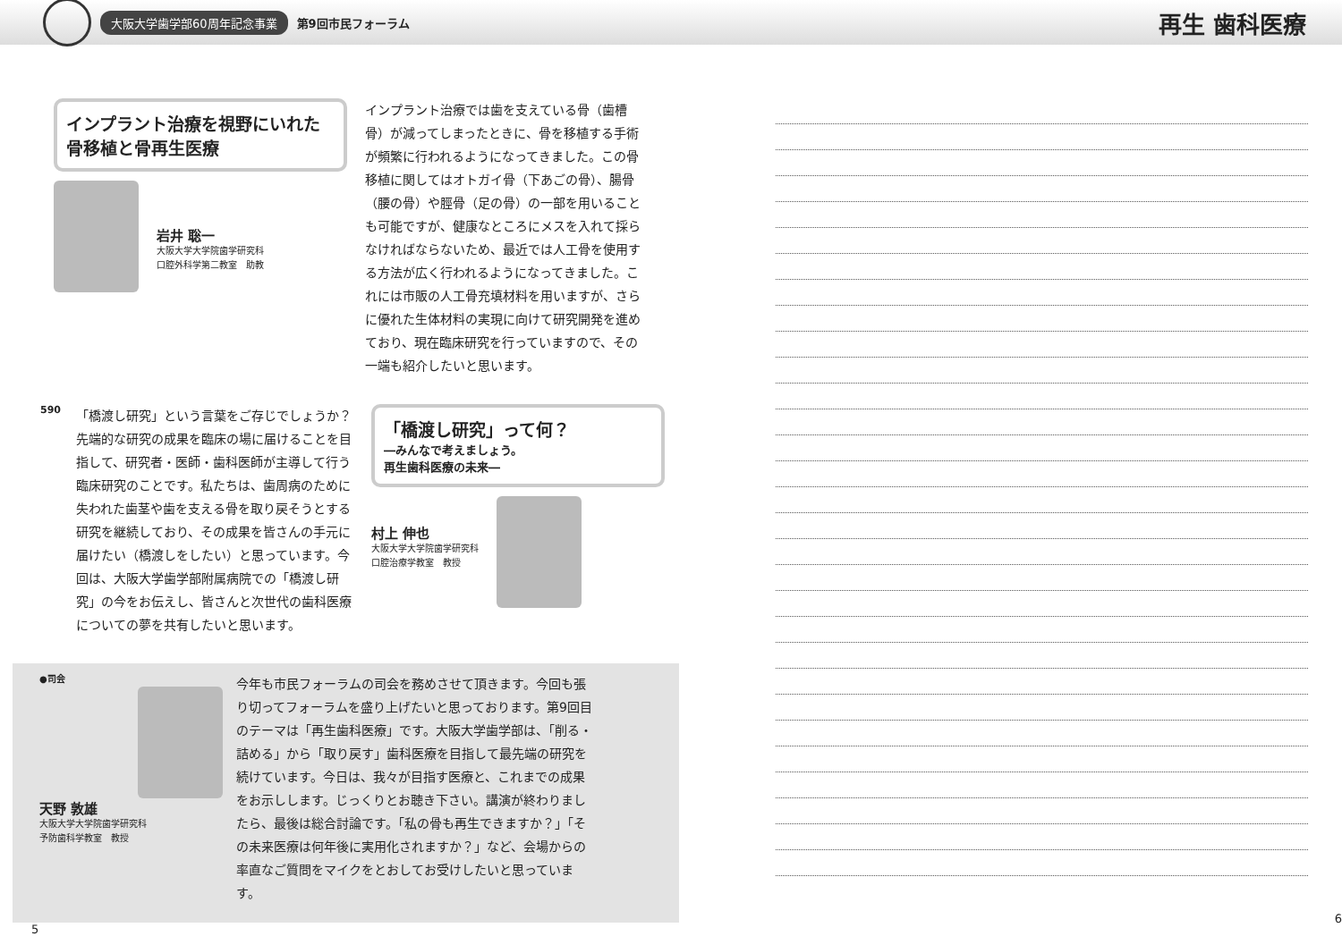大阪大学歯学部60周年記念事業 第9回市民フォーラム 再生 歯科医療
インプラント治療を視野にいれた骨移植と骨再生医療
岩井 聡一
大阪大学大学院歯学研究科
口腔外科学第二教室　助教
インプラント治療では歯を支えている骨（歯槽骨）が減ってしまったときに、骨を移植する手術が頻繁に行われるようになってきました。この骨移植に関してはオトガイ骨（下あごの骨）、腸骨（腰の骨）や脛骨（足の骨）の一部を用いることも可能ですが、健康なところにメスを入れて採らなければならないため、最近では人工骨を使用する方法が広く行われるようになってきました。これには市販の人工骨充填材料を用いますが、さらに優れた生体材料の実現に向けて研究開発を進めており、現在臨床研究を行っていますので、その一端も紹介したいと思います。
590
「橋渡し研究」という言葉をご存じでしょうか？先端的な研究の成果を臨床の場に届けることを目指して、研究者・医師・歯科医師が主導して行う臨床研究のことです。私たちは、歯周病のために失われた歯茎や歯を支える骨を取り戻そうとする研究を継続しており、その成果を皆さんの手元に届けたい（橋渡しをしたい）と思っています。今回は、大阪大学歯学部附属病院での「橋渡し研究」の今をお伝えし、皆さんと次世代の歯科医療についての夢を共有したいと思います。
「橋渡し研究」って何？
―みんなで考えましょう。
再生歯科医療の未来―
村上 伸也
大阪大学大学院歯学研究科
口腔治療学教室　教授
●司会
天野 敦雄
大阪大学大学院歯学研究科
予防歯科学教室　教授
今年も市民フォーラムの司会を務めさせて頂きます。今回も張り切ってフォーラムを盛り上げたいと思っております。第9回目のテーマは「再生歯科医療」です。大阪大学歯学部は、「削る・詰める」から「取り戻す」歯科医療を目指して最先端の研究を続けています。今日は、我々が目指す医療と、これまでの成果をお示しします。じっくりとお聴き下さい。講演が終わりましたら、最後は総合討論です。「私の骨も再生できますか？」「その未来医療は何年後に実用化されますか？」など、会場からの率直なご質問をマイクをとおしてお受けしたいと思っています。
5
6